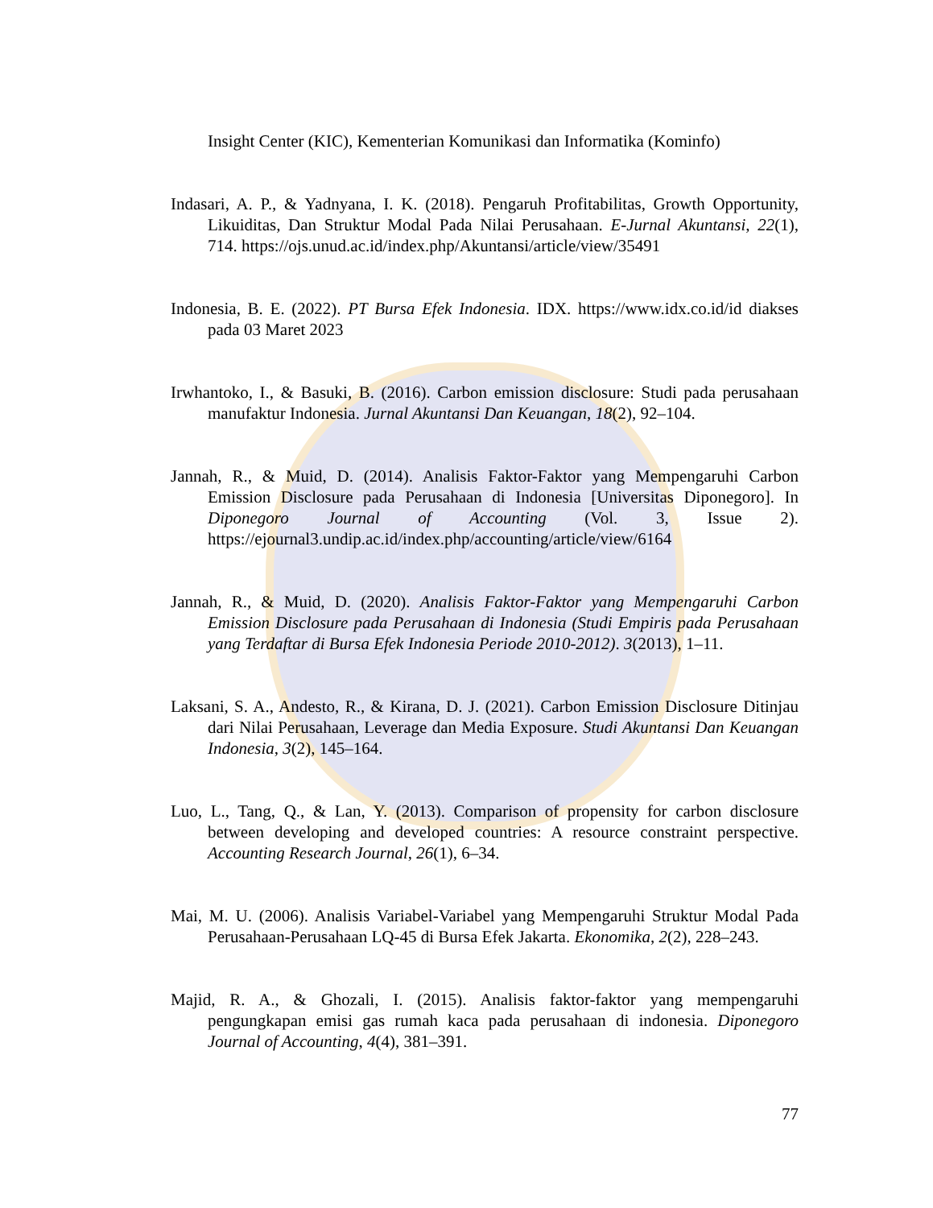Insight Center (KIC), Kementerian Komunikasi dan Informatika (Kominfo)
Indasari, A. P., & Yadnyana, I. K. (2018). Pengaruh Profitabilitas, Growth Opportunity, Likuiditas, Dan Struktur Modal Pada Nilai Perusahaan. E-Jurnal Akuntansi, 22(1), 714. https://ojs.unud.ac.id/index.php/Akuntansi/article/view/35491
Indonesia, B. E. (2022). PT Bursa Efek Indonesia. IDX. https://www.idx.co.id/id diakses pada 03 Maret 2023
Irwhantoko, I., & Basuki, B. (2016). Carbon emission disclosure: Studi pada perusahaan manufaktur Indonesia. Jurnal Akuntansi Dan Keuangan, 18(2), 92–104.
Jannah, R., & Muid, D. (2014). Analisis Faktor-Faktor yang Mempengaruhi Carbon Emission Disclosure pada Perusahaan di Indonesia [Universitas Diponegoro]. In Diponegoro Journal of Accounting (Vol. 3, Issue 2). https://ejournal3.undip.ac.id/index.php/accounting/article/view/6164
Jannah, R., & Muid, D. (2020). Analisis Faktor-Faktor yang Mempengaruhi Carbon Emission Disclosure pada Perusahaan di Indonesia (Studi Empiris pada Perusahaan yang Terdaftar di Bursa Efek Indonesia Periode 2010-2012). 3(2013), 1–11.
Laksani, S. A., Andesto, R., & Kirana, D. J. (2021). Carbon Emission Disclosure Ditinjau dari Nilai Perusahaan, Leverage dan Media Exposure. Studi Akuntansi Dan Keuangan Indonesia, 3(2), 145–164.
Luo, L., Tang, Q., & Lan, Y. (2013). Comparison of propensity for carbon disclosure between developing and developed countries: A resource constraint perspective. Accounting Research Journal, 26(1), 6–34.
Mai, M. U. (2006). Analisis Variabel-Variabel yang Mempengaruhi Struktur Modal Pada Perusahaan-Perusahaan LQ-45 di Bursa Efek Jakarta. Ekonomika, 2(2), 228–243.
Majid, R. A., & Ghozali, I. (2015). Analisis faktor-faktor yang mempengaruhi pengungkapan emisi gas rumah kaca pada perusahaan di indonesia. Diponegoro Journal of Accounting, 4(4), 381–391.
77